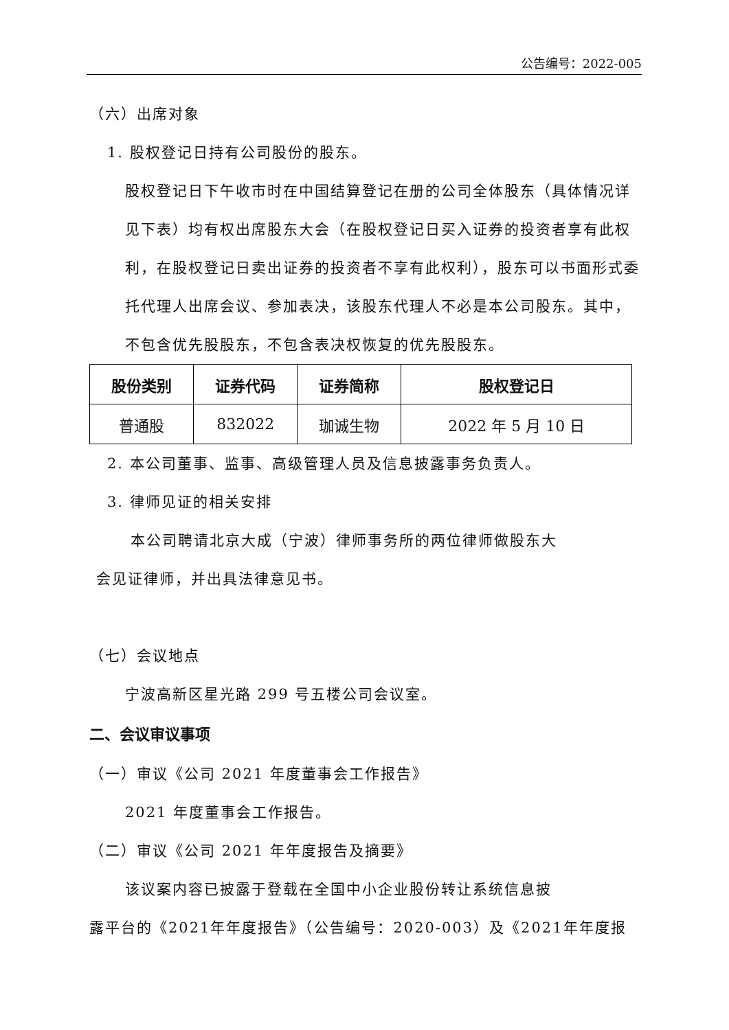公告编号：2022-005
（六）出席对象
1. 股权登记日持有公司股份的股东。
股权登记日下午收市时在中国结算登记在册的公司全体股东（具体情况详见下表）均有权出席股东大会（在股权登记日买入证券的投资者享有此权利，在股权登记日卖出证券的投资者不享有此权利），股东可以书面形式委托代理人出席会议、参加表决，该股东代理人不必是本公司股东。其中，不包含优先股股东，不包含表决权恢复的优先股股东。
| 股份类别 | 证券代码 | 证券简称 | 股权登记日 |
| --- | --- | --- | --- |
| 普通股 | 832022 | 珈诚生物 | 2022 年 5 月 10 日 |
2. 本公司董事、监事、高级管理人员及信息披露事务负责人。
3. 律师见证的相关安排
本公司聘请北京大成（宁波）律师事务所的两位律师做股东大
会见证律师，并出具法律意见书。
（七）会议地点
宁波高新区星光路 299 号五楼公司会议室。
二、会议审议事项
（一）审议《公司 2021 年度董事会工作报告》
2021 年度董事会工作报告。
（二）审议《公司 2021 年年度报告及摘要》
该议案内容已披露于登载在全国中小企业股份转让系统信息披
露平台的《2021年年度报告》（公告编号：2020-003）及《2021年年度报